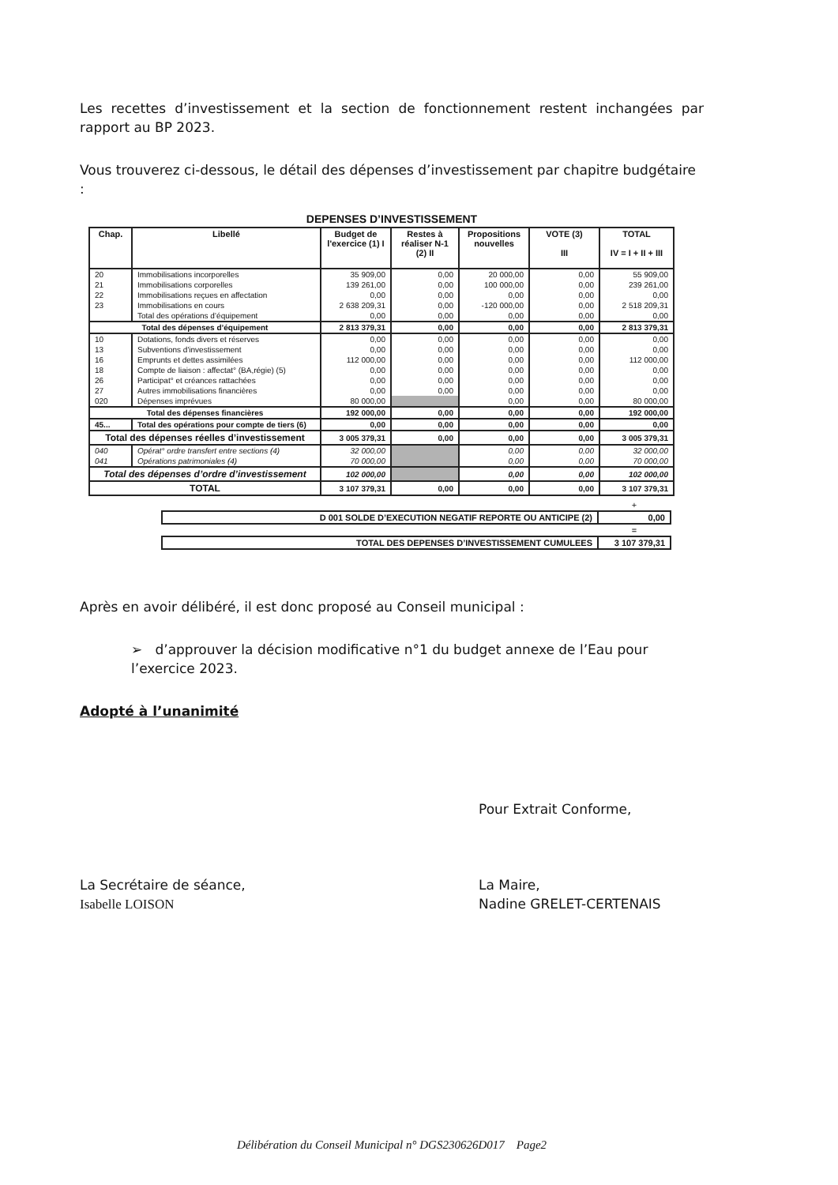Les recettes d’investissement et la section de fonctionnement restent inchangées par rapport au BP 2023.
Vous trouverez ci-dessous, le détail des dépenses d’investissement par chapitre budgétaire :
DEPENSES D’INVESTISSEMENT
| Chap. | Libellé | Budget de l'exercice (1) I | Restes à réaliser N-1 (2) II | Propositions nouvelles | VOTE (3) III | TOTAL IV = I + II + III |
| --- | --- | --- | --- | --- | --- | --- |
| 20 | Immobilisations incorporelles | 35 909,00 | 0,00 | 20 000,00 | 0,00 | 55 909,00 |
| 21 | Immobilisations corporelles | 139 261,00 | 0,00 | 100 000,00 | 0,00 | 239 261,00 |
| 22 | Immobilisations reçues en affectation | 0,00 | 0,00 | 0,00 | 0,00 | 0,00 |
| 23 | Immobilisations en cours | 2 638 209,31 | 0,00 | -120 000,00 | 0,00 | 2 518 209,31 |
| | Total des opérations d’équipement | 0,00 | 0,00 | 0,00 | 0,00 | 0,00 |
| Total des dépenses d’équipement | | 2 813 379,31 | 0,00 | 0,00 | 0,00 | 2 813 379,31 |
| 10 | Dotations, fonds divers et réserves | 0,00 | 0,00 | 0,00 | 0,00 | 0,00 |
| 13 | Subventions d'investissement | 0,00 | 0,00 | 0,00 | 0,00 | 0,00 |
| 16 | Emprunts et dettes assimilées | 112 000,00 | 0,00 | 0,00 | 0,00 | 112 000,00 |
| 18 | Compte de liaison : affectat° (BA,régie) (5) | 0,00 | 0,00 | 0,00 | 0,00 | 0,00 |
| 26 | Participat° et créances rattachées | 0,00 | 0,00 | 0,00 | 0,00 | 0,00 |
| 27 | Autres immobilisations financières | 0,00 | 0,00 | 0,00 | 0,00 | 0,00 |
| 020 | Dépenses imprévues | 80 000,00 | | 0,00 | 0,00 | 80 000,00 |
| Total des dépenses financières | | 192 000,00 | 0,00 | 0,00 | 0,00 | 192 000,00 |
| 45... | Total des opérations pour compte de tiers (6) | 0,00 | 0,00 | 0,00 | 0,00 | 0,00 |
| Total des dépenses réelles d’investissement | | 3 005 379,31 | 0,00 | 0,00 | 0,00 | 3 005 379,31 |
| 040 | Opérat° ordre transfert entre sections (4) | 32 000,00 | | 0,00 | 0,00 | 32 000,00 |
| 041 | Opérations patrimoniales (4) | 70 000,00 | | 0,00 | 0,00 | 70 000,00 |
| Total des dépenses d’ordre d’investissement | | 102 000,00 | | 0,00 | 0,00 | 102 000,00 |
| TOTAL | | 3 107 379,31 | 0,00 | 0,00 | 0,00 | 3 107 379,31 |
| | + |
| D 001 SOLDE D’EXECUTION NEGATIF REPORTE OU ANTICIPE (2) | 0,00 |
| | = |
| TOTAL DES DEPENSES D’INVESTISSEMENT CUMULEES | 3 107 379,31 |
Après en avoir délibéré, il est donc proposé au Conseil municipal :
➢ d’approuver la décision modificative n°1 du budget annexe de l’Eau pour l’exercice 2023.
Adopté à l’unanimité
La Secrétaire de séance,
Isabelle LOISON
Pour Extrait Conforme,
La Maire,
Nadine GRELET-CERTENAIS
Délibération du Conseil Municipal n° DGS230626D017 Page2